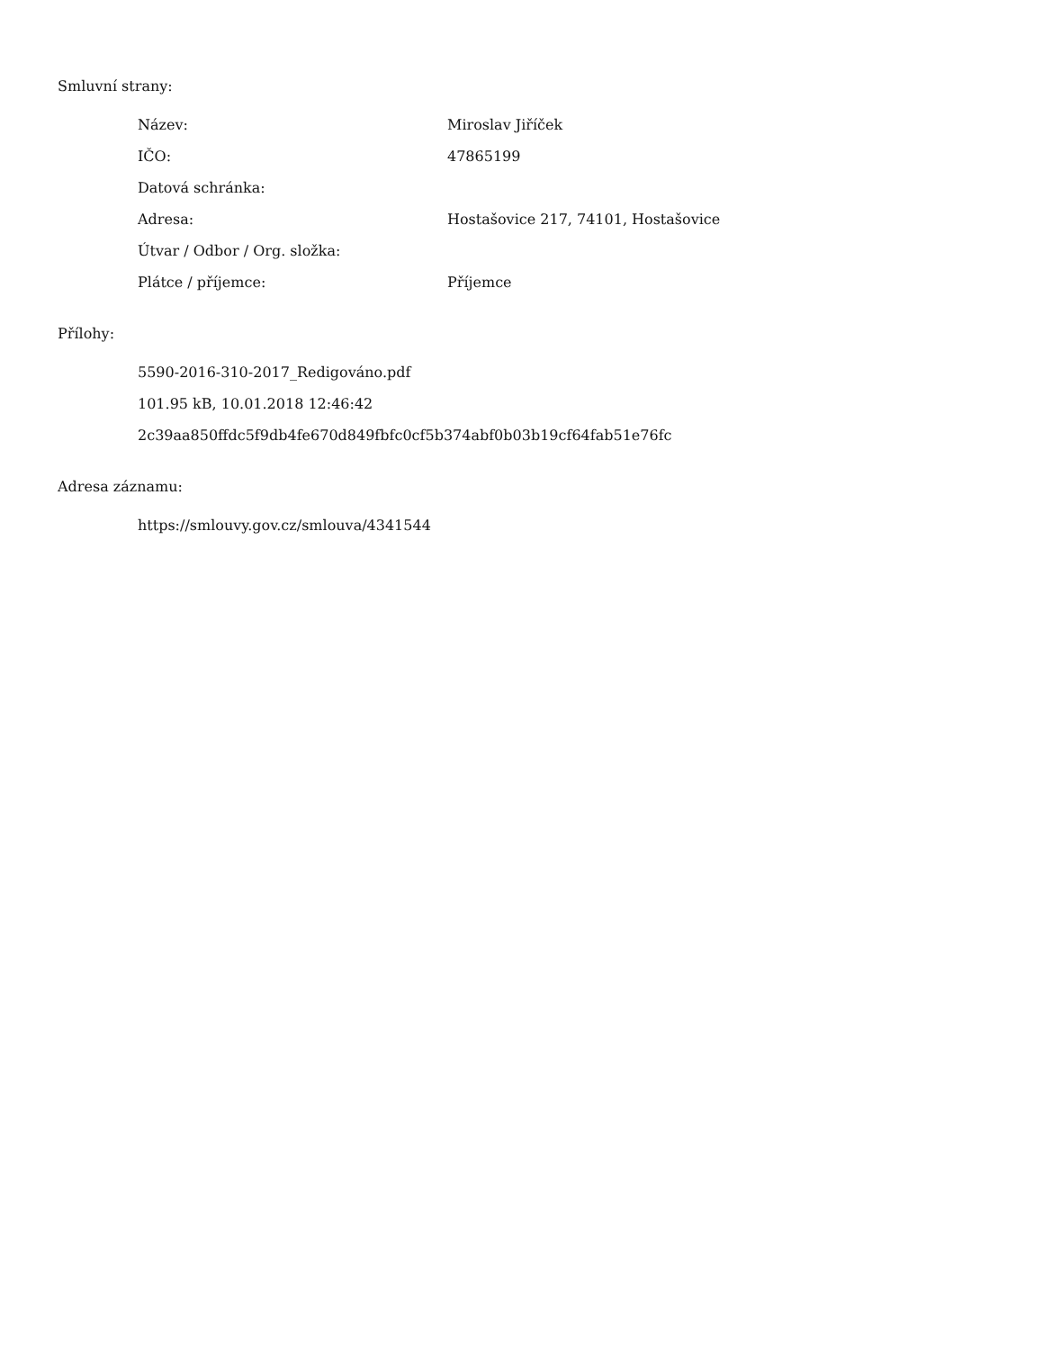Smluvní strany:
| Název: | Miroslav Jiříček |
| IČO: | 47865199 |
| Datová schránka: | |
| Adresa: | Hostašovice 217, 74101, Hostašovice |
| Útvar / Odbor / Org. složka: | |
| Plátce / příjemce: | Příjemce |
Přílohy:
5590-2016-310-2017_Redigováno.pdf
101.95 kB, 10.01.2018 12:46:42
2c39aa850ffdc5f9db4fe670d849fbfc0cf5b374abf0b03b19cf64fab51e76fc
Adresa záznamu:
https://smlouvy.gov.cz/smlouva/4341544